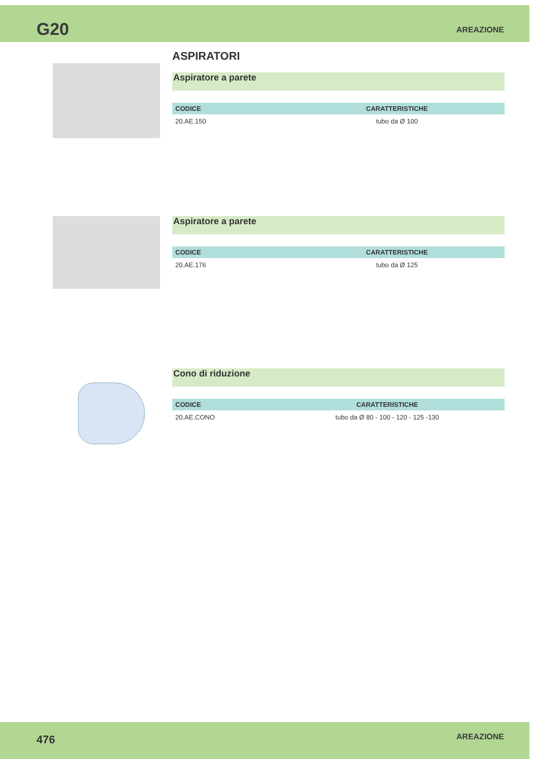G20 AREAZIONE
ASPIRATORI
Aspiratore a parete
| CODICE | CARATTERISTICHE |
| --- | --- |
| 20.AE.150 | tubo da Ø 100 |
Aspiratore a parete
| CODICE | CARATTERISTICHE |
| --- | --- |
| 20.AE.176 | tubo da Ø 125 |
Cono di riduzione
| CODICE | CARATTERISTICHE |
| --- | --- |
| 20.AE.CONO | tubo da Ø 80 - 100 - 120 - 125 -130 |
476 AREAZIONE